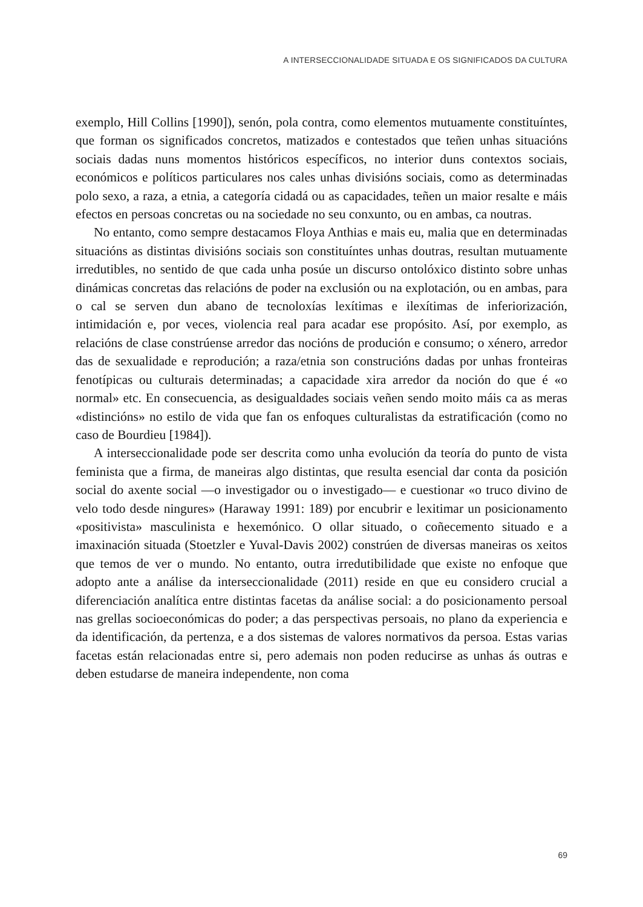A INTERSECCIONALIDADE SITUADA E OS SIGNIFICADOS DA CULTURA
exemplo, Hill Collins [1990]), senón, pola contra, como elementos mutuamente constituíntes, que forman os significados concretos, matizados e contestados que teñen unhas situacións sociais dadas nuns momentos históricos específicos, no interior duns contextos sociais, económicos e políticos particulares nos cales unhas divisións sociais, como as determinadas polo sexo, a raza, a etnia, a categoría cidadá ou as capacidades, teñen un maior resalte e máis efectos en persoas concretas ou na sociedade no seu conxunto, ou en ambas, ca noutras.
No entanto, como sempre destacamos Floya Anthias e mais eu, malia que en determinadas situacións as distintas divisións sociais son constituíntes unhas doutras, resultan mutuamente irredutibles, no sentido de que cada unha posúe un discurso ontolóxico distinto sobre unhas dinámicas concretas das relacións de poder na exclusión ou na explotación, ou en ambas, para o cal se serven dun abano de tecnoloxías lexítimas e ilexítimas de inferiorización, intimidación e, por veces, violencia real para acadar ese propósito. Así, por exemplo, as relacións de clase constrúense arredor das nocións de produción e consumo; o xénero, arredor das de sexualidade e reprodución; a raza/etnia son construcións dadas por unhas fronteiras fenotípicas ou culturais determinadas; a capacidade xira arredor da noción do que é «o normal» etc. En consecuencia, as desigualdades sociais veñen sendo moito máis ca as meras «distincións» no estilo de vida que fan os enfoques culturalistas da estratificación (como no caso de Bourdieu [1984]).
A interseccionalidade pode ser descrita como unha evolución da teoría do punto de vista feminista que a firma, de maneiras algo distintas, que resulta esencial dar conta da posición social do axente social —o investigador ou o investigado— e cuestionar «o truco divino de velo todo desde ningures» (Haraway 1991: 189) por encubrir e lexitimar un posicionamento «positivista» masculinista e hexemónico. O ollar situado, o coñecemento situado e a imaxinación situada (Stoetzler e Yuval-Davis 2002) constrúen de diversas maneiras os xeitos que temos de ver o mundo. No entanto, outra irredutibilidade que existe no enfoque que adopto ante a análise da interseccionalidade (2011) reside en que eu considero crucial a diferenciación analítica entre distintas facetas da análise social: a do posicionamento persoal nas grellas socioeconómicas do poder; a das perspectivas persoais, no plano da experiencia e da identificación, da pertenza, e a dos sistemas de valores normativos da persoa. Estas varias facetas están relacionadas entre si, pero ademais non poden reducirse as unhas ás outras e deben estudarse de maneira independente, non coma
69